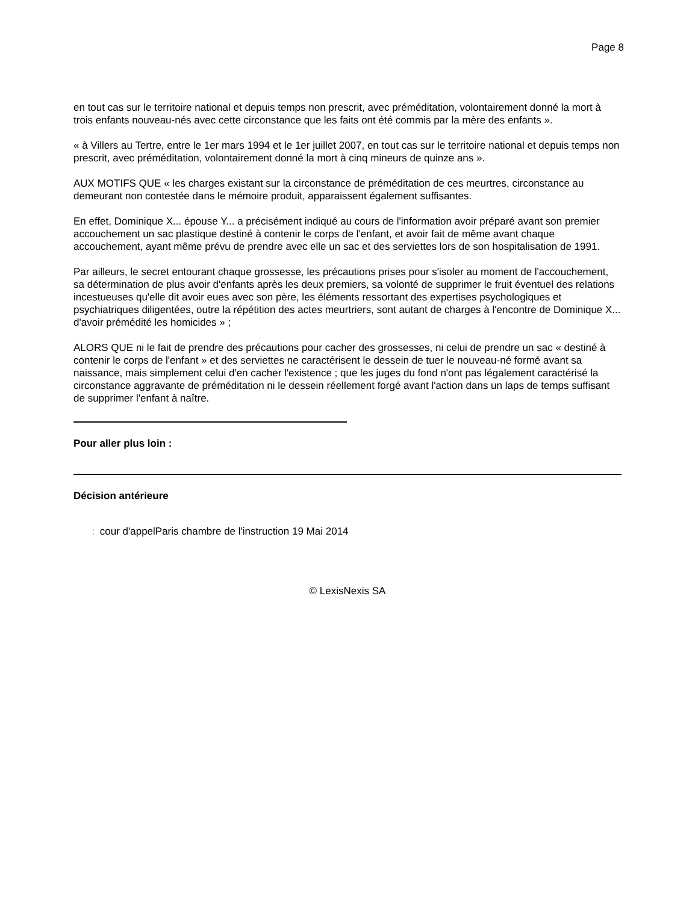Page 8
en tout cas sur le territoire national et depuis temps non prescrit, avec préméditation, volontairement donné la mort à trois enfants nouveau-nés avec cette circonstance que les faits ont été commis par la mère des enfants ».
« à Villers au Tertre, entre le 1er mars 1994 et le 1er juillet 2007, en tout cas sur le territoire national et depuis temps non prescrit, avec préméditation, volontairement donné la mort à cinq mineurs de quinze ans ».
AUX MOTIFS QUE « les charges existant sur la circonstance de préméditation de ces meurtres, circonstance au demeurant non contestée dans le mémoire produit, apparaissent également suffisantes.
En effet, Dominique X... épouse Y... a précisément indiqué au cours de l'information avoir préparé avant son premier accouchement un sac plastique destiné à contenir le corps de l'enfant, et avoir fait de même avant chaque accouchement, ayant même prévu de prendre avec elle un sac et des serviettes lors de son hospitalisation de 1991.
Par ailleurs, le secret entourant chaque grossesse, les précautions prises pour s'isoler au moment de l'accouchement, sa détermination de plus avoir d'enfants après les deux premiers, sa volonté de supprimer le fruit éventuel des relations incestueuses qu'elle dit avoir eues avec son père, les éléments ressortant des expertises psychologiques et psychiatriques diligentées, outre la répétition des actes meurtriers, sont autant de charges à l'encontre de Dominique X... d'avoir prémédité les homicides » ;
ALORS QUE ni le fait de prendre des précautions pour cacher des grossesses, ni celui de prendre un sac « destiné à contenir le corps de l'enfant » et des serviettes ne caractérisent le dessein de tuer le nouveau-né formé avant sa naissance, mais simplement celui d'en cacher l'existence ; que les juges du fond n'ont pas légalement caractérisé la circonstance aggravante de préméditation ni le dessein réellement forgé avant l'action dans un laps de temps suffisant de supprimer l'enfant à naître.
Pour aller plus loin :
Décision antérieure
⁚ cour d'appelParis chambre de l'instruction 19 Mai 2014
© LexisNexis SA